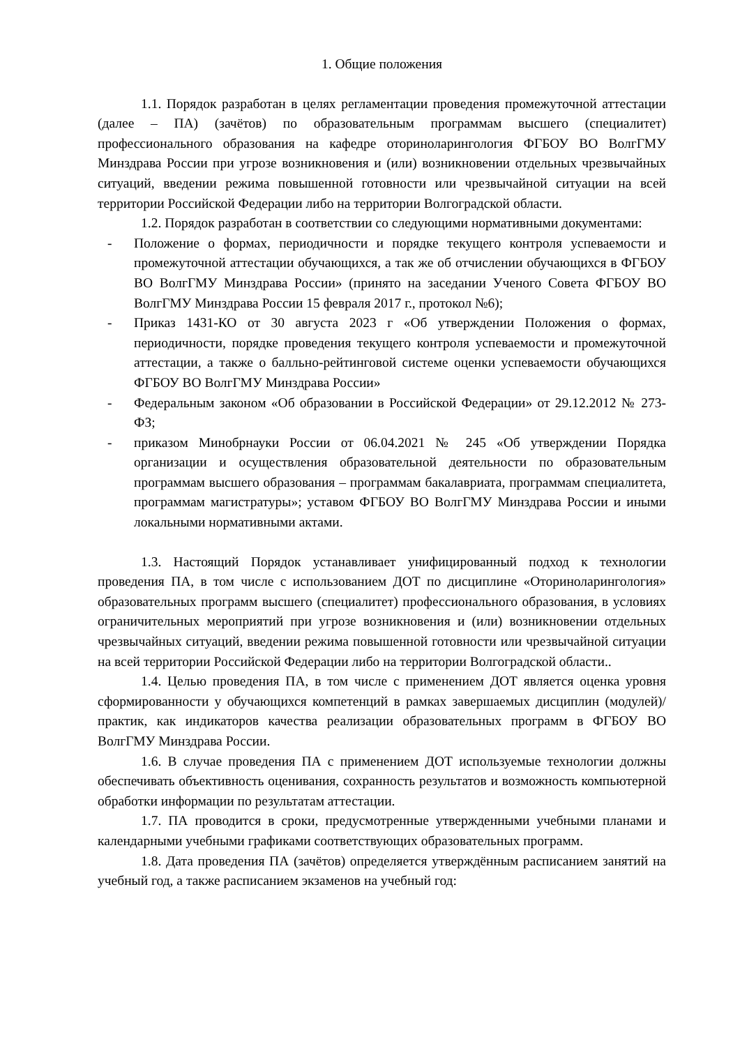1. Общие положения
1.1. Порядок разработан в целях регламентации проведения промежуточной аттестации (далее – ПА) (зачётов) по образовательным программам высшего (специалитет) профессионального образования на кафедре оториноларингология ФГБОУ ВО ВолгГМУ Минздрава России при угрозе возникновения и (или) возникновении отдельных чрезвычайных ситуаций, введении режима повышенной готовности или чрезвычайной ситуации на всей территории Российской Федерации либо на территории Волгоградской области.
1.2. Порядок разработан в соответствии со следующими нормативными документами:
- Положение о формах, периодичности и порядке текущего контроля успеваемости и промежуточной аттестации обучающихся, а так же об отчислении обучающихся в ФГБОУ ВО ВолгГМУ Минздрава России» (принято на заседании Ученого Совета ФГБОУ ВО ВолгГМУ Минздрава России 15 февраля 2017 г., протокол №6);
- Приказ 1431-КО от 30 августа 2023 г «Об утверждении Положения о формах, периодичности, порядке проведения текущего контроля успеваемости и промежуточной аттестации, а также о балльно-рейтинговой системе оценки успеваемости обучающихся ФГБОУ ВО ВолгГМУ Минздрава России»
- Федеральным законом «Об образовании в Российской Федерации» от 29.12.2012 № 273-ФЗ;
- приказом Минобрнауки России от 06.04.2021 № 245 «Об утверждении Порядка организации и осуществления образовательной деятельности по образовательным программам высшего образования – программам бакалавриата, программам специалитета, программам магистратуры»; уставом ФГБОУ ВО ВолгГМУ Минздрава России и иными локальными нормативными актами.
1.3. Настоящий Порядок устанавливает унифицированный подход к технологии проведения ПА, в том числе с использованием ДОТ по дисциплине «Оториноларингология» образовательных программ высшего (специалитет) профессионального образования, в условиях ограничительных мероприятий при угрозе возникновения и (или) возникновении отдельных чрезвычайных ситуаций, введении режима повышенной готовности или чрезвычайной ситуации на всей территории Российской Федерации либо на территории Волгоградской области..
1.4. Целью проведения ПА, в том числе с применением ДОТ является оценка уровня сформированности у обучающихся компетенций в рамках завершаемых дисциплин (модулей)/практик, как индикаторов качества реализации образовательных программ в ФГБОУ ВО ВолгГМУ Минздрава России.
1.6. В случае проведения ПА с применением ДОТ используемые технологии должны обеспечивать объективность оценивания, сохранность результатов и возможность компьютерной обработки информации по результатам аттестации.
1.7. ПА проводится в сроки, предусмотренные утвержденными учебными планами и календарными учебными графиками соответствующих образовательных программ.
1.8. Дата проведения ПА (зачётов) определяется утверждённым расписанием занятий на учебный год, а также расписанием экзаменов на учебный год: